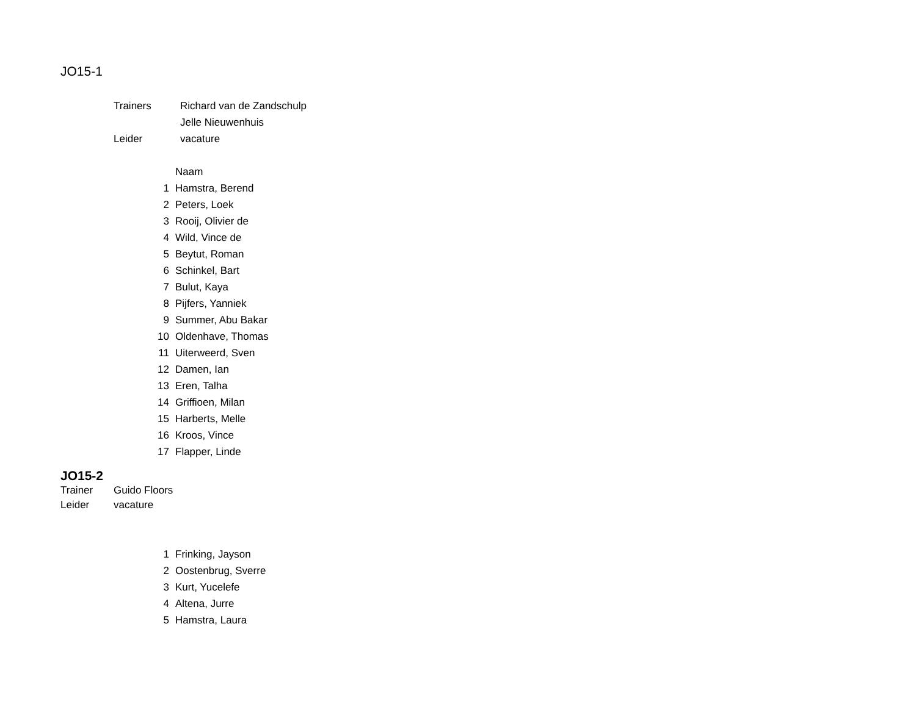JO15-1
| | Trainers | Richard van de Zandschulp |
| | | Jelle Nieuwenhuis |
| | Leider | vacature |
| | Naam |
| 1 | Hamstra, Berend |
| 2 | Peters, Loek |
| 3 | Rooij, Olivier de |
| 4 | Wild, Vince de |
| 5 | Beytut, Roman |
| 6 | Schinkel, Bart |
| 7 | Bulut, Kaya |
| 8 | Pijfers, Yanniek |
| 9 | Summer, Abu Bakar |
| 10 | Oldenhave, Thomas |
| 11 | Uiterweerd, Sven |
| 12 | Damen, Ian |
| 13 | Eren, Talha |
| 14 | Griffioen, Milan |
| 15 | Harberts, Melle |
| 16 | Kroos, Vince |
| 17 | Flapper, Linde |
JO15-2
| Trainer | Guido Floors |
| Leider | vacature |
| 1 | Frinking, Jayson |
| 2 | Oostenbrug, Sverre |
| 3 | Kurt, Yucelefe |
| 4 | Altena, Jurre |
| 5 | Hamstra, Laura |